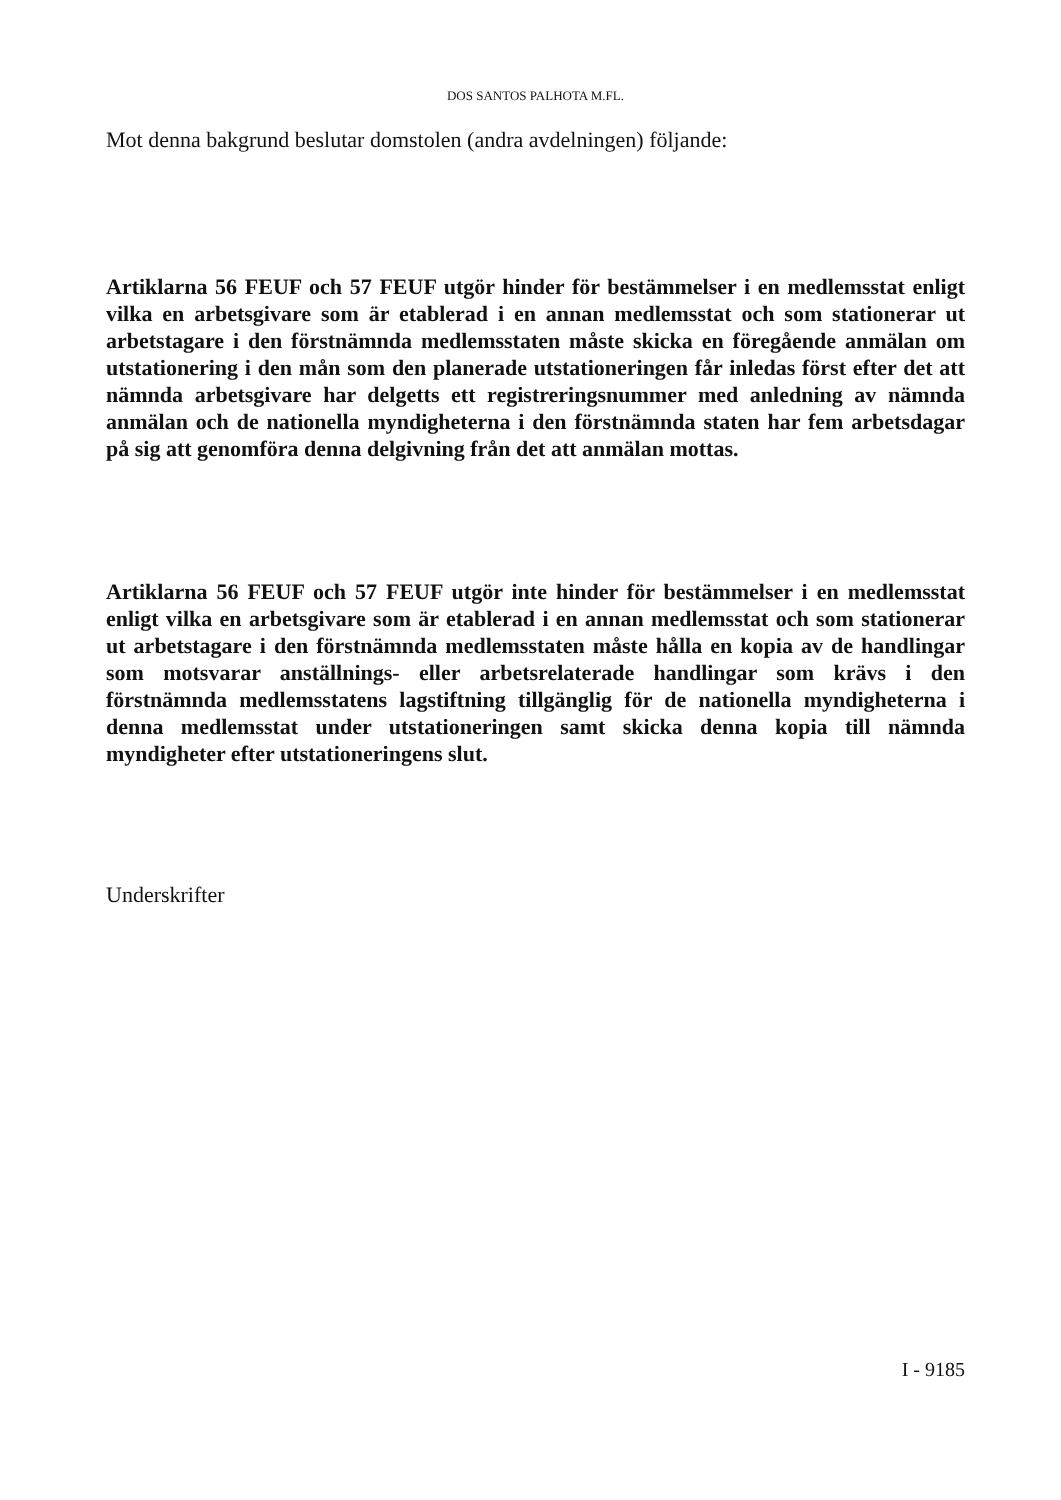DOS SANTOS PALHOTA M.FL.
Mot denna bakgrund beslutar domstolen (andra avdelningen) följande:
Artiklarna 56 FEUF och 57 FEUF utgör hinder för bestämmelser i en medlemsstat enligt vilka en arbetsgivare som är etablerad i en annan medlemsstat och som stationerar ut arbetstagare i den förstnämnda medlemsstaten måste skicka en föregående anmälan om utstationering i den mån som den planerade utstationeringen får inledas först efter det att nämnda arbetsgivare har delgetts ett registreringsnummer med anledning av nämnda anmälan och de nationella myndigheterna i den förstnämnda staten har fem arbetsdagar på sig att genomföra denna delgivning från det att anmälan mottas.
Artiklarna 56 FEUF och 57 FEUF utgör inte hinder för bestämmelser i en medlemsstat enligt vilka en arbetsgivare som är etablerad i en annan medlemsstat och som stationerar ut arbetstagare i den förstnämnda medlemsstaten måste hålla en kopia av de handlingar som motsvarar anställnings- eller arbetsrelaterade handlingar som krävs i den förstnämnda medlemsstatens lagstiftning tillgänglig för de nationella myndigheterna i denna medlemsstat under utstationeringen samt skicka denna kopia till nämnda myndigheter efter utstationeringens slut.
Underskrifter
I - 9185